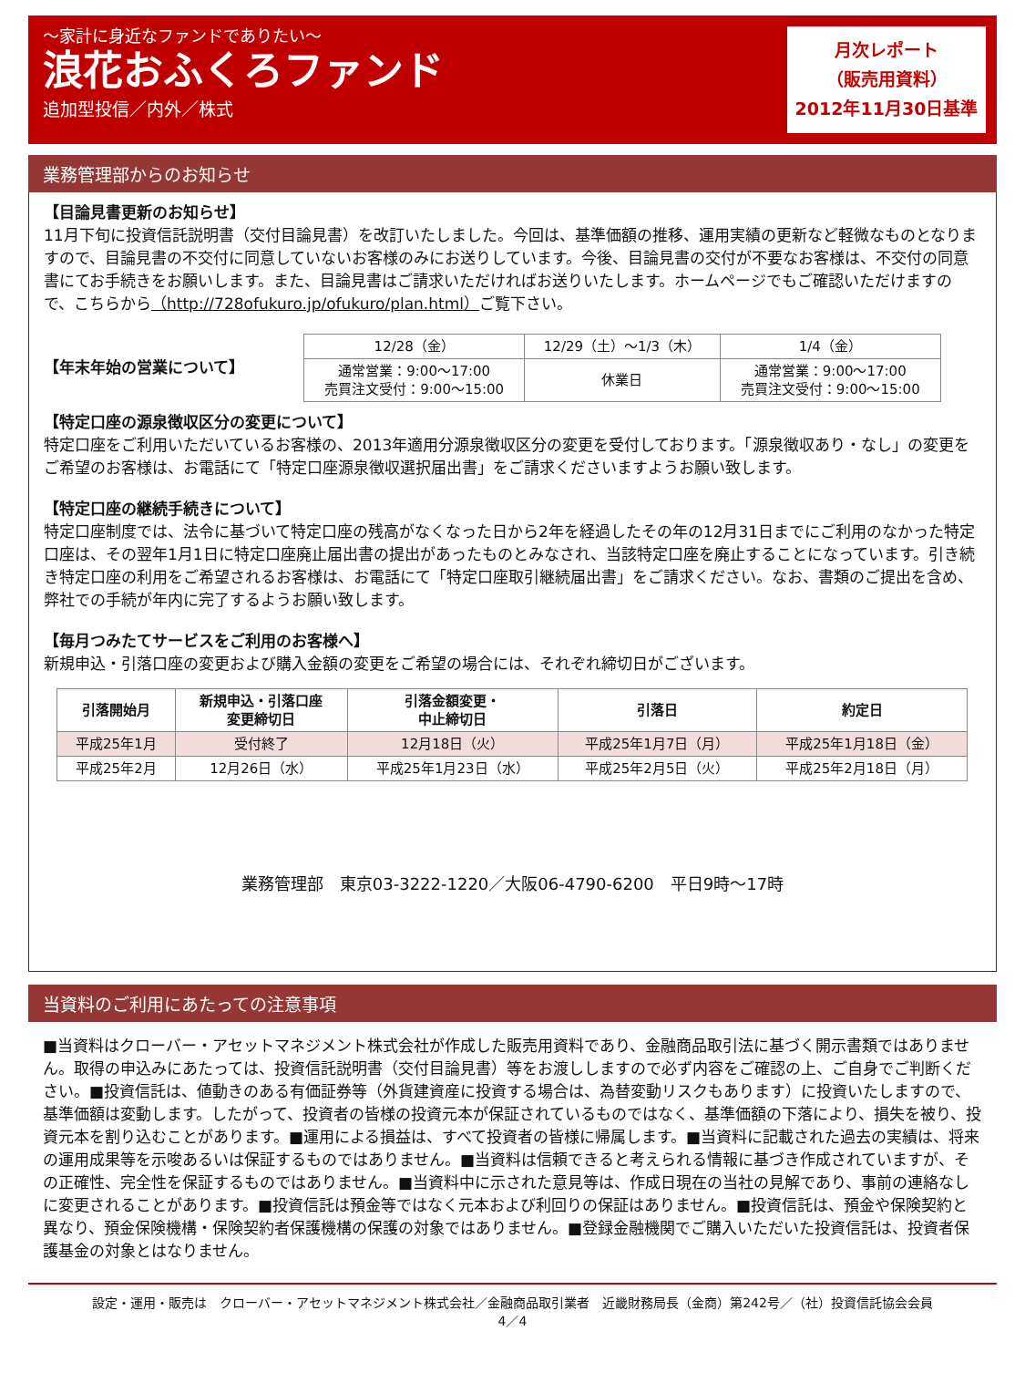～家計に身近なファンドでありたい～
浪花おふくろファンド
追加型投信／内外／株式
月次レポート
（販売用資料）
2012年11月30日基準
業務管理部からのお知らせ
【目論見書更新のお知らせ】
11月下旬に投資信託説明書（交付目論見書）を改訂いたしました。今回は、基準価額の推移、運用実績の更新など軽微なものとなりますので、目論見書の不交付に同意していないお客様のみにお送りしています。今後、目論見書の交付が不要なお客様は、不交付の同意書にてお手続きをお願いします。また、目論見書はご請求いただければお送りいたします。ホームページでもご確認いただけますので、こちらから（http://728ofukuro.jp/ofukuro/plan.html）ご覧下さい。
【年末年始の営業について】
| 12/28（金） | 12/29（土）～1/3（木） | 1/4（金） |
| 通常営業：9:00～17:00 売買注文受付：9:00～15:00 | 休業日 | 通常営業：9:00～17:00 売買注文受付：9:00～15:00 |
【特定口座の源泉徴収区分の変更について】
特定口座をご利用いただいているお客様の、2013年適用分源泉徴収区分の変更を受付しております。「源泉徴収あり・なし」の変更をご希望のお客様は、お電話にて「特定口座源泉徴収選択届出書」をご請求くださいますようお願い致します。
【特定口座の継続手続きについて】
特定口座制度では、法令に基づいて特定口座の残高がなくなった日から2年を経過したその年の12月31日までにご利用のなかった特定口座は、その翌年1月1日に特定口座廃止届出書の提出があったものとみなされ、当該特定口座を廃止することになっています。引き続き特定口座の利用をご希望されるお客様は、お電話にて「特定口座取引継続届出書」をご請求ください。なお、書類のご提出を含め、弊社での手続が年内に完了するようお願い致します。
【毎月つみたてサービスをご利用のお客様へ】
新規申込・引落口座の変更および購入金額の変更をご希望の場合には、それぞれ締切日がございます。
| 引落開始月 | 新規申込・引落口座 変更締切日 | 引落金額変更・ 中止締切日 | 引落日 | 約定日 |
| --- | --- | --- | --- | --- |
| 平成25年1月 | 受付終了 | 12月18日（火） | 平成25年1月7日（月） | 平成25年1月18日（金） |
| 平成25年2月 | 12月26日（水） | 平成25年1月23日（水） | 平成25年2月5日（火） | 平成25年2月18日（月） |
業務管理部　東京03-3222-1220／大阪06-4790-6200　平日9時～17時
当資料のご利用にあたっての注意事項
■当資料はクローバー・アセットマネジメント株式会社が作成した販売用資料であり、金融商品取引法に基づく開示書類ではありません。取得の申込みにあたっては、投資信託説明書（交付目論見書）等をお渡ししますので必ず内容をご確認の上、ご自身でご判断ください。■投資信託は、値動きのある有価証券等（外貨建資産に投資する場合は、為替変動リスクもあります）に投資いたしますので、基準価額は変動します。したがって、投資者の皆様の投資元本が保証されているものではなく、基準価額の下落により、損失を被り、投資元本を割り込むことがあります。■運用による損益は、すべて投資者の皆様に帰属します。■当資料に記載された過去の実績は、将来の運用成果等を示唆あるいは保証するものではありません。■当資料は信頼できると考えられる情報に基づき作成されていますが、その正確性、完全性を保証するものではありません。■当資料中に示された意見等は、作成日現在の当社の見解であり、事前の連絡なしに変更されることがあります。■投資信託は預金等ではなく元本および利回りの保証はありません。■投資信託は、預金や保険契約と異なり、預金保険機構・保険契約者保護機構の保護の対象ではありません。■登録金融機関でご購入いただいた投資信託は、投資者保護基金の対象とはなりません。
設定・運用・販売は　クローバー・アセットマネジメント株式会社／金融商品取引業者　近畿財務局長（金商）第242号／（社）投資信託協会会員
4／4